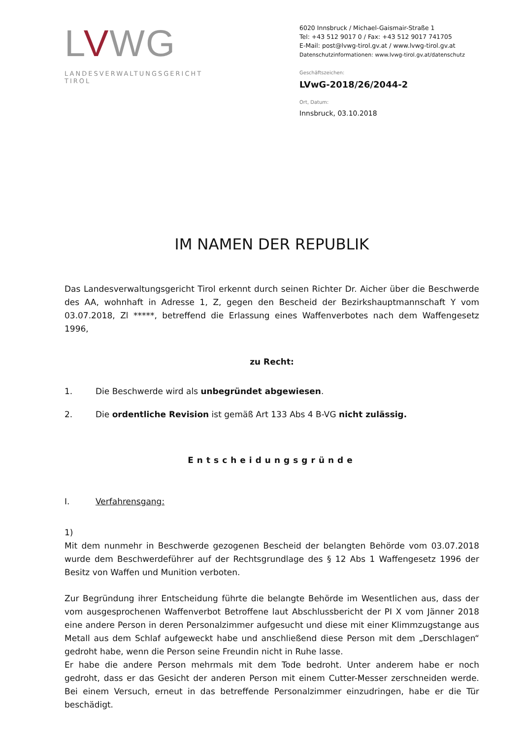LVWG
LANDESVERWALTUNGSGERICHT TIROL
6020 Innsbruck / Michael-Gaismair-Straße 1
Tel: +43 512 9017 0 / Fax: +43 512 9017 741705
E-Mail: post@lvwg-tirol.gv.at / www.lvwg-tirol.gv.at
Datenschutzinformationen: www.lvwg-tirol.gv.at/datenschutz
Geschäftszeichen:
LVwG-2018/26/2044-2
Ort, Datum:
Innsbruck, 03.10.2018
IM NAMEN DER REPUBLIK
Das Landesverwaltungsgericht Tirol erkennt durch seinen Richter Dr. Aicher über die Beschwerde des AA, wohnhaft in Adresse 1, Z, gegen den Bescheid der Bezirkshauptmannschaft Y vom 03.07.2018, Zl *****, betreffend die Erlassung eines Waffenverbotes nach dem Waffengesetz 1996,
zu Recht:
1. Die Beschwerde wird als unbegründet abgewiesen.
2. Die ordentliche Revision ist gemäß Art 133 Abs 4 B-VG nicht zulässig.
Entscheidungsgründe
I. Verfahrensgang:
1)
Mit dem nunmehr in Beschwerde gezogenen Bescheid der belangten Behörde vom 03.07.2018 wurde dem Beschwerdeführer auf der Rechtsgrundlage des § 12 Abs 1 Waffengesetz 1996 der Besitz von Waffen und Munition verboten.
Zur Begründung ihrer Entscheidung führte die belangte Behörde im Wesentlichen aus, dass der vom ausgesprochenen Waffenverbot Betroffene laut Abschlussbericht der PI X vom Jänner 2018 eine andere Person in deren Personalzimmer aufgesucht und diese mit einer Klimmzugstange aus Metall aus dem Schlaf aufgeweckt habe und anschließend diese Person mit dem „Derschlagen“ gedroht habe, wenn die Person seine Freundin nicht in Ruhe lasse.
Er habe die andere Person mehrmals mit dem Tode bedroht. Unter anderem habe er noch gedroht, dass er das Gesicht der anderen Person mit einem Cutter-Messer zerschneiden werde. Bei einem Versuch, erneut in das betreffende Personalzimmer einzudringen, habe er die Tür beschädigt.